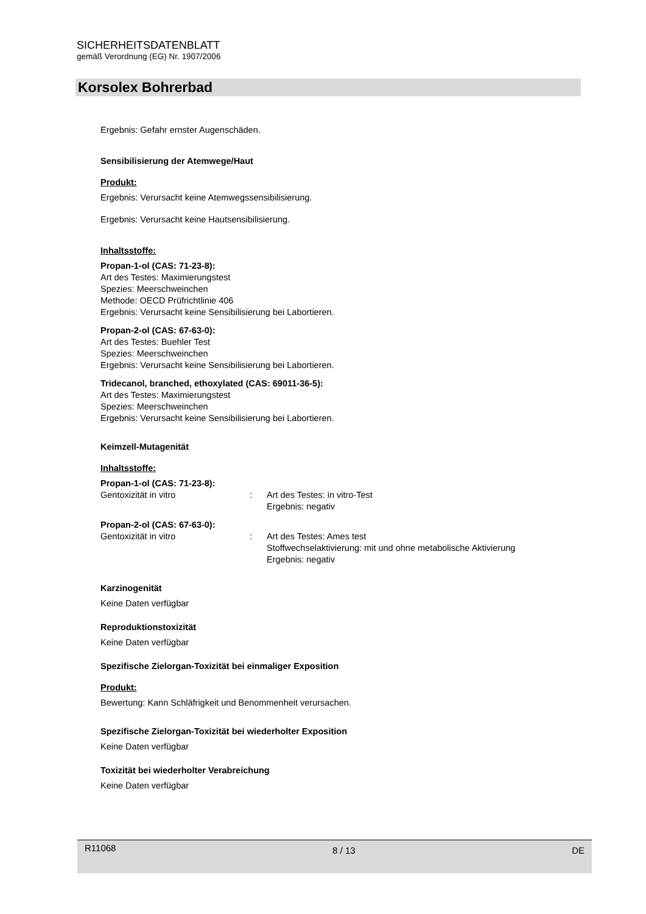SICHERHEITSDATENBLATT
gemäß Verordnung (EG) Nr. 1907/2006
Korsolex Bohrerbad
Ergebnis: Gefahr ernster Augenschäden.
Sensibilisierung der Atemwege/Haut
Produkt:
Ergebnis: Verursacht keine Atemwegssensibilisierung.
Ergebnis: Verursacht keine Hautsensibilisierung.
Inhaltsstoffe:
Propan-1-ol (CAS: 71-23-8):
Art des Testes: Maximierungstest
Spezies: Meerschweinchen
Methode: OECD Prüfrichtlinie 406
Ergebnis: Verursacht keine Sensibilisierung bei Labortieren.
Propan-2-ol (CAS: 67-63-0):
Art des Testes: Buehler Test
Spezies: Meerschweinchen
Ergebnis: Verursacht keine Sensibilisierung bei Labortieren.
Tridecanol, branched, ethoxylated (CAS: 69011-36-5):
Art des Testes: Maximierungstest
Spezies: Meerschweinchen
Ergebnis: Verursacht keine Sensibilisierung bei Labortieren.
Keimzell-Mutagenität
Inhaltsstoffe:
Propan-1-ol (CAS: 71-23-8):
Gentoxizität in vitro : Art des Testes: in vitro-Test
Ergebnis: negativ
Propan-2-ol (CAS: 67-63-0):
Gentoxizität in vitro : Art des Testes: Ames test
Stoffwechselaktivierung: mit und ohne metabolische Aktivierung
Ergebnis: negativ
Karzinogenität
Keine Daten verfügbar
Reproduktionstoxizität
Keine Daten verfügbar
Spezifische Zielorgan-Toxizität bei einmaliger Exposition
Produkt:
Bewertung: Kann Schläfrigkeit und Benommenheit verursachen.
Spezifische Zielorgan-Toxizität bei wiederholter Exposition
Keine Daten verfügbar
Toxizität bei wiederholter Verabreichung
Keine Daten verfügbar
R11068 8 / 13 DE